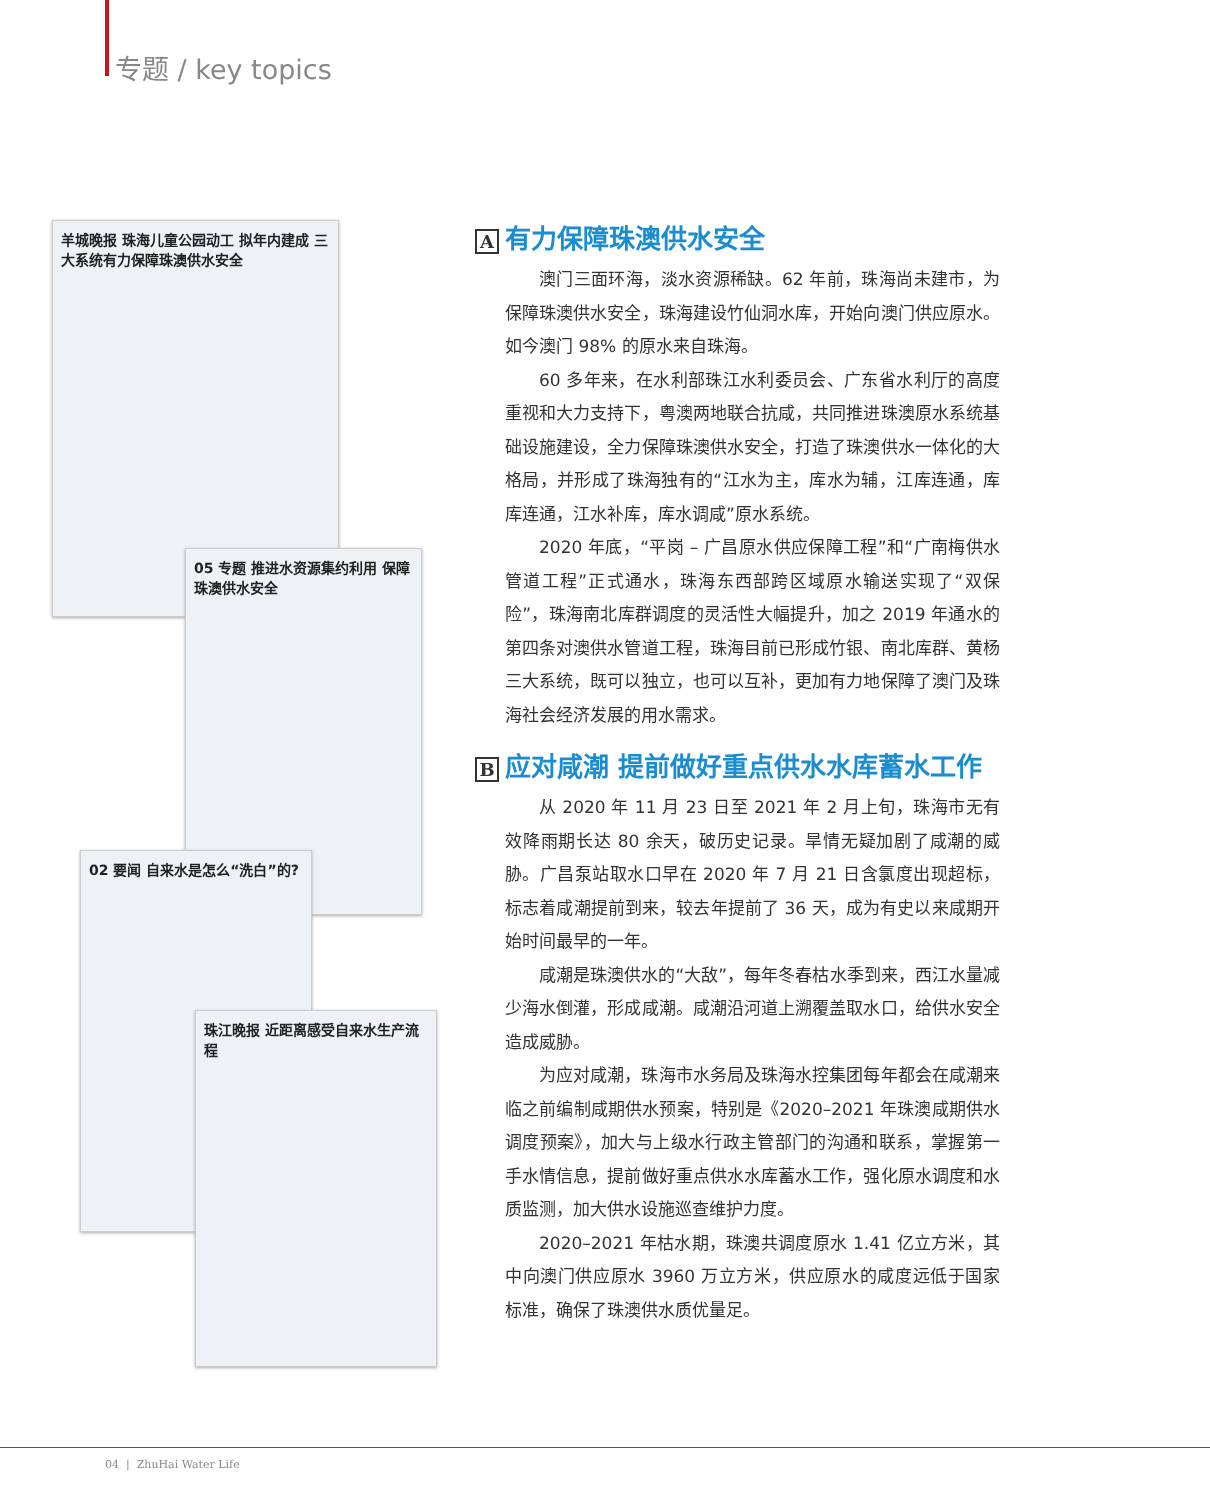专题 / key topics
羊城晚报 珠海儿童公园动工 拟年内建成 三大系统有力保障珠澳供水安全
05 专题 推进水资源集约利用 保障珠澳供水安全
02 要闻 自来水是怎么“洗白”的?
珠江晚报 近距离感受自来水生产流程
A有力保障珠澳供水安全
澳门三面环海，淡水资源稀缺。62 年前，珠海尚未建市，为保障珠澳供水安全，珠海建设竹仙洞水库，开始向澳门供应原水。如今澳门 98% 的原水来自珠海。
60 多年来，在水利部珠江水利委员会、广东省水利厅的高度重视和大力支持下，粤澳两地联合抗咸，共同推进珠澳原水系统基础设施建设，全力保障珠澳供水安全，打造了珠澳供水一体化的大格局，并形成了珠海独有的“江水为主，库水为辅，江库连通，库库连通，江水补库，库水调咸”原水系统。
2020 年底，“平岗 – 广昌原水供应保障工程”和“广南梅供水管道工程”正式通水，珠海东西部跨区域原水输送实现了“双保险”，珠海南北库群调度的灵活性大幅提升，加之 2019 年通水的第四条对澳供水管道工程，珠海目前已形成竹银、南北库群、黄杨三大系统，既可以独立，也可以互补，更加有力地保障了澳门及珠海社会经济发展的用水需求。
B应对咸潮 提前做好重点供水水库蓄水工作
从 2020 年 11 月 23 日至 2021 年 2 月上旬，珠海市无有效降雨期长达 80 余天，破历史记录。旱情无疑加剧了咸潮的威胁。广昌泵站取水口早在 2020 年 7 月 21 日含氯度出现超标，标志着咸潮提前到来，较去年提前了 36 天，成为有史以来咸期开始时间最早的一年。
咸潮是珠澳供水的“大敌”，每年冬春枯水季到来，西江水量减少海水倒灌，形成咸潮。咸潮沿河道上溯覆盖取水口，给供水安全造成威胁。
为应对咸潮，珠海市水务局及珠海水控集团每年都会在咸潮来临之前编制咸期供水预案，特别是《2020–2021 年珠澳咸期供水调度预案》，加大与上级水行政主管部门的沟通和联系，掌握第一手水情信息，提前做好重点供水水库蓄水工作，强化原水调度和水质监测，加大供水设施巡查维护力度。
2020–2021 年枯水期，珠澳共调度原水 1.41 亿立方米，其中向澳门供应原水 3960 万立方米，供应原水的咸度远低于国家标准，确保了珠澳供水质优量足。
04 | ZhuHai Water Life